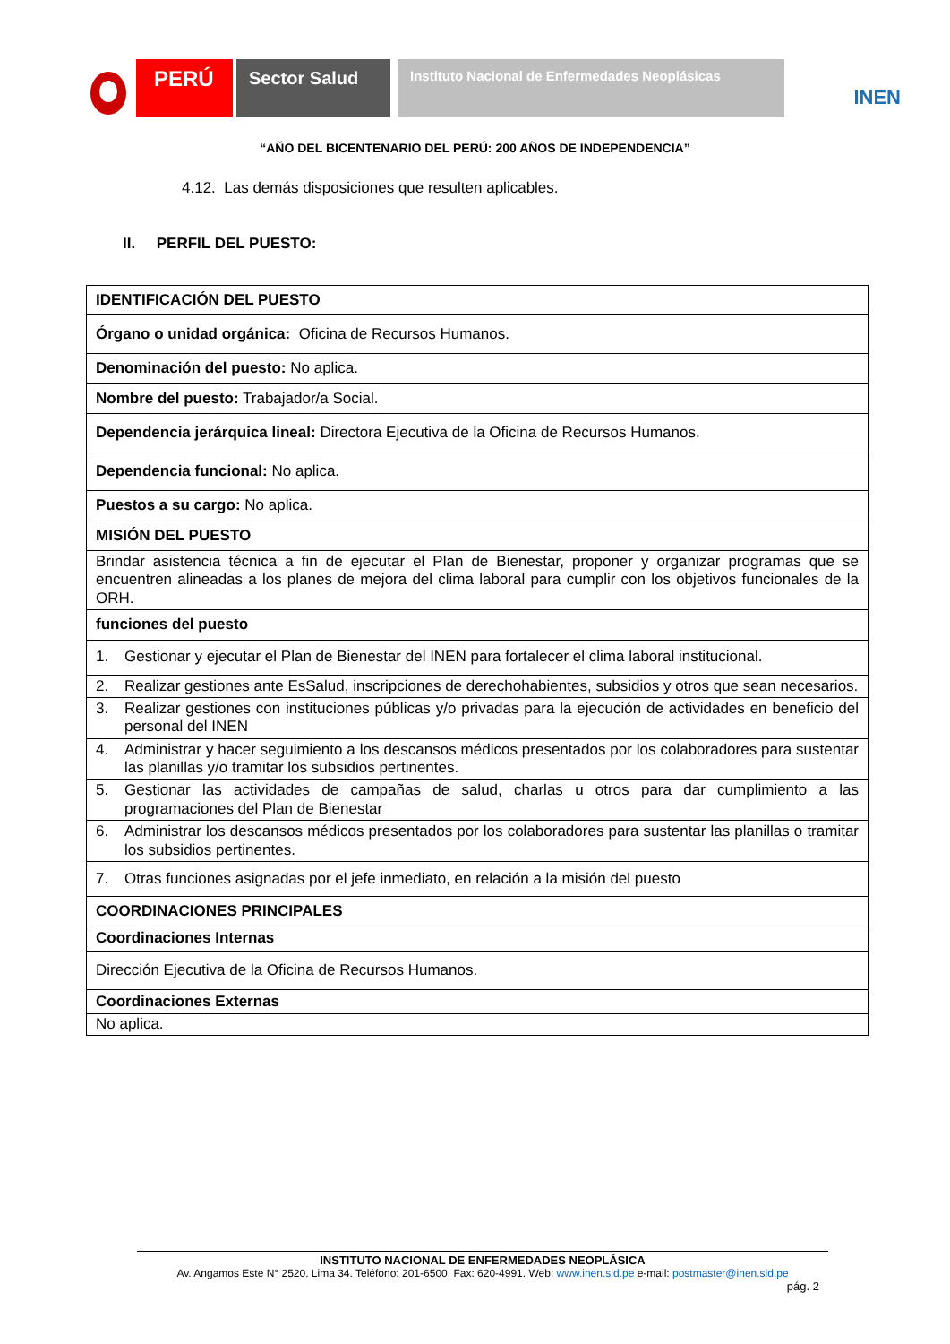PERÚ
Sector Salud
Instituto Nacional de Enfermedades Neoplásicas
INEN
“AÑO DEL BICENTENARIO DEL PERÚ: 200 AÑOS DE INDEPENDENCIA”
4.12. Las demás disposiciones que resulten aplicables.
II. PERFIL DEL PUESTO:
| IDENTIFICACIÓN DEL PUESTO |
| Órgano o unidad orgánica: Oficina de Recursos Humanos. |
| Denominación del puesto: No aplica. |
| Nombre del puesto: Trabajador/a Social. |
| Dependencia jerárquica lineal: Directora Ejecutiva de la Oficina de Recursos Humanos. |
| Dependencia funcional: No aplica. |
| Puestos a su cargo: No aplica. |
| MISIÓN DEL PUESTO |
| Brindar asistencia técnica a fin de ejecutar el Plan de Bienestar, proponer y organizar programas que se encuentren alineadas a los planes de mejora del clima laboral para cumplir con los objetivos funcionales de la ORH. |
| funciones del puesto |
| 1. Gestionar y ejecutar el Plan de Bienestar del INEN para fortalecer el clima laboral institucional. |
| 2. Realizar gestiones ante EsSalud, inscripciones de derechohabientes, subsidios y otros que sean necesarios. |
| 3. Realizar gestiones con instituciones públicas y/o privadas para la ejecución de actividades en beneficio del personal del INEN |
| 4. Administrar y hacer seguimiento a los descansos médicos presentados por los colaboradores para sustentar las planillas y/o tramitar los subsidios pertinentes. |
| 5. Gestionar las actividades de campañas de salud, charlas u otros para dar cumplimiento a las programaciones del Plan de Bienestar |
| 6. Administrar los descansos médicos presentados por los colaboradores para sustentar las planillas o tramitar los subsidios pertinentes. |
| 7. Otras funciones asignadas por el jefe inmediato, en relación a la misión del puesto |
| COORDINACIONES PRINCIPALES |
| Coordinaciones Internas |
| Dirección Ejecutiva de la Oficina de Recursos Humanos. |
| Coordinaciones Externas |
| No aplica. |
INSTITUTO NACIONAL DE ENFERMEDADES NEOPLÁSICA
Av. Angamos Este N° 2520. Lima 34. Teléfono: 201-6500. Fax: 620-4991. Web: www.inen.sld.pe e-mail: postmaster@inen.sld.pe
pág. 2